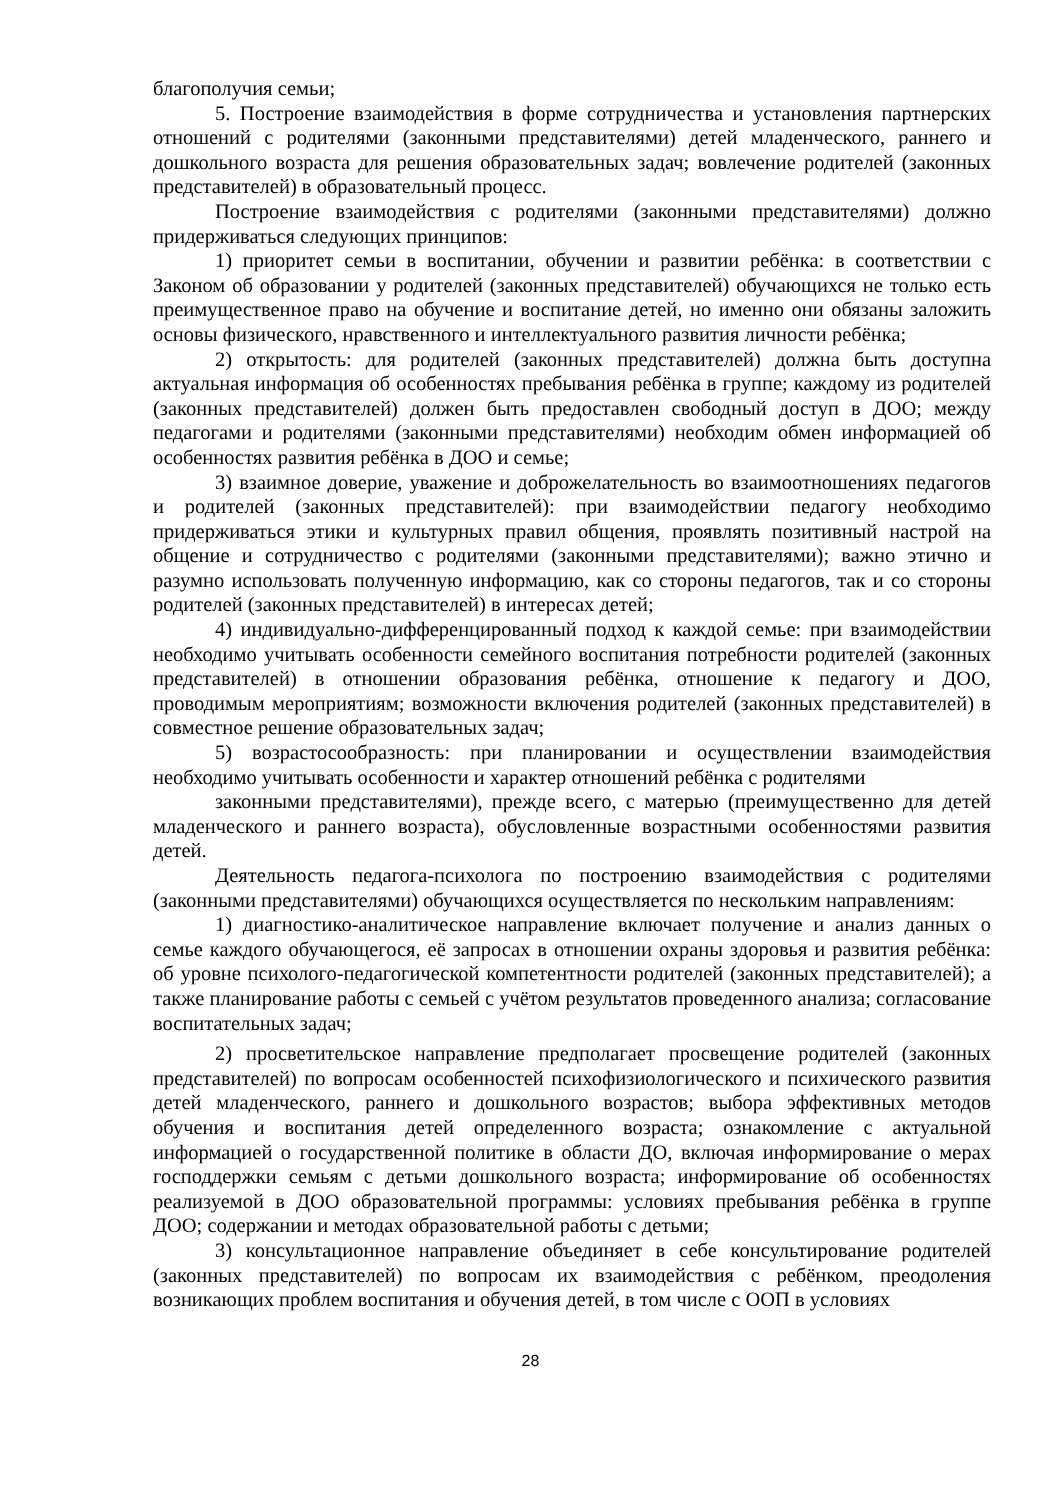благополучия семьи;
5. Построение взаимодействия в форме сотрудничества и установления партнерских отношений с родителями (законными представителями) детей младенческого, раннего и дошкольного возраста для решения образовательных задач; вовлечение родителей (законных представителей) в образовательный процесс.
Построение взаимодействия с родителями (законными представителями) должно придерживаться следующих принципов:
1) приоритет семьи в воспитании, обучении и развитии ребёнка: в соответствии с Законом об образовании у родителей (законных представителей) обучающихся не только есть преимущественное право на обучение и воспитание детей, но именно они обязаны заложить основы физического, нравственного и интеллектуального развития личности ребёнка;
2) открытость: для родителей (законных представителей) должна быть доступна актуальная информация об особенностях пребывания ребёнка в группе; каждому из родителей (законных представителей) должен быть предоставлен свободный доступ в ДОО; между педагогами и родителями (законными представителями) необходим обмен информацией об особенностях развития ребёнка в ДОО и семье;
3) взаимное доверие, уважение и доброжелательность во взаимоотношениях педагогов и родителей (законных представителей): при взаимодействии педагогу необходимо придерживаться этики и культурных правил общения, проявлять позитивный настрой на общение и сотрудничество с родителями (законными представителями); важно этично и разумно использовать полученную информацию, как со стороны педагогов, так и со стороны родителей (законных представителей) в интересах детей;
4) индивидуально-дифференцированный подход к каждой семье: при взаимодействии необходимо учитывать особенности семейного воспитания потребности родителей (законных представителей) в отношении образования ребёнка, отношение к педагогу и ДОО, проводимым мероприятиям; возможности включения родителей (законных представителей) в совместное решение образовательных задач;
5) возрастосообразность: при планировании и осуществлении взаимодействия необходимо учитывать особенности и характер отношений ребёнка с родителями
законными представителями), прежде всего, с матерью (преимущественно для детей младенческого и раннего возраста), обусловленные возрастными особенностями развития детей.
Деятельность педагога-психолога по построению взаимодействия с родителями (законными представителями) обучающихся осуществляется по нескольким направлениям:
1) диагностико-аналитическое направление включает получение и анализ данных о семье каждого обучающегося, её запросах в отношении охраны здоровья и развития ребёнка: об уровне психолого-педагогической компетентности родителей (законных представителей); а также планирование работы с семьей с учётом результатов проведенного анализа; согласование воспитательных задач;
2) просветительское направление предполагает просвещение родителей (законных представителей) по вопросам особенностей психофизиологического и психического развития детей младенческого, раннего и дошкольного возрастов; выбора эффективных методов обучения и воспитания детей определенного возраста; ознакомление с актуальной информацией о государственной политике в области ДО, включая информирование о мерах господдержки семьям с детьми дошкольного возраста; информирование об особенностях реализуемой в ДОО образовательной программы: условиях пребывания ребёнка в группе ДОО; содержании и методах образовательной работы с детьми;
3) консультационное направление объединяет в себе консультирование родителей (законных представителей) по вопросам их взаимодействия с ребёнком, преодоления возникающих проблем воспитания и обучения детей, в том числе с ООП в условиях
28